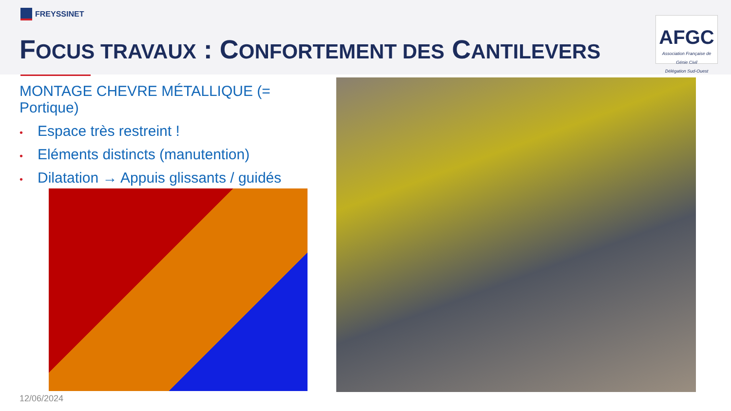FREYSSINET
FOCUS TRAVAUX : CONFORTEMENT DES CANTILEVERS
AFGC
Association Française de Génie Civil
Délégation Sud-Ouest
MONTAGE CHEVRE MÉTALLIQUE (= Portique)
• Espace très restreint !
• Eléments distincts (manutention)
• Dilatation → Appuis glissants / guidés
12/06/2024